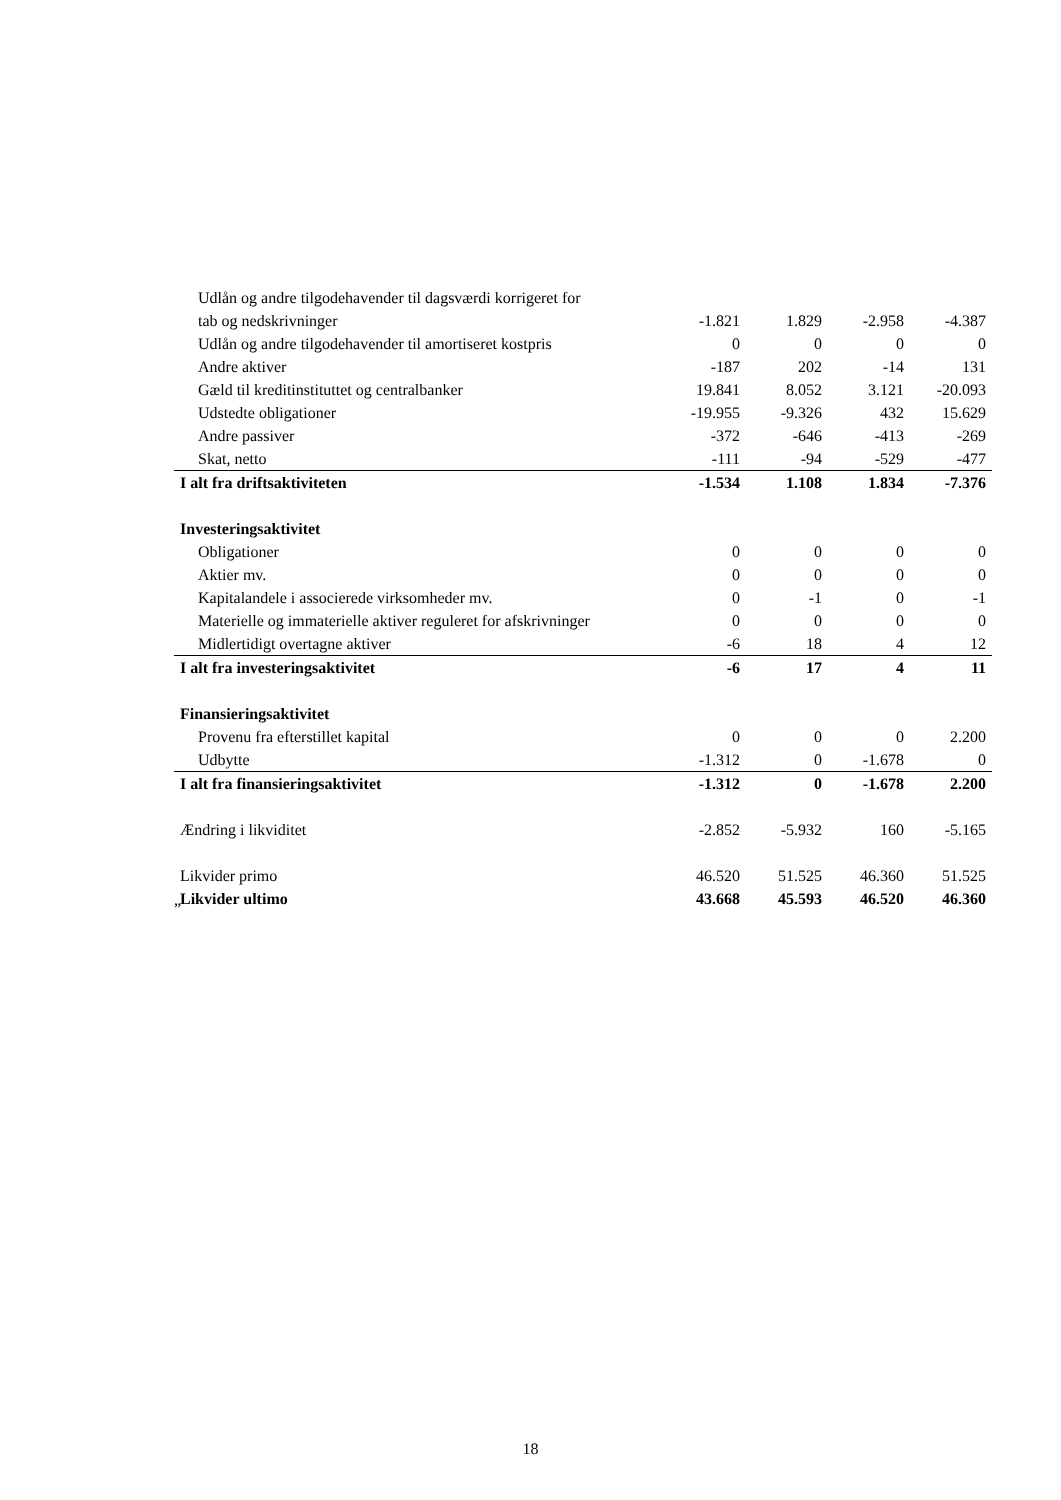| Udlån og andre tilgodehavender til dagsværdi korrigeret for | | | | |
| tab og nedskrivninger | -1.821 | 1.829 | -2.958 | -4.387 |
| Udlån og andre tilgodehavender til amortiseret kostpris | 0 | 0 | 0 | 0 |
| Andre aktiver | -187 | 202 | -14 | 131 |
| Gæld til kreditinstituttet og centralbanker | 19.841 | 8.052 | 3.121 | -20.093 |
| Udstedte obligationer | -19.955 | -9.326 | 432 | 15.629 |
| Andre passiver | -372 | -646 | -413 | -269 |
| Skat, netto | -111 | -94 | -529 | -477 |
| I alt fra driftsaktiviteten | -1.534 | 1.108 | 1.834 | -7.376 |
| Investeringsaktivitet | | | | |
| Obligationer | 0 | 0 | 0 | 0 |
| Aktier mv. | 0 | 0 | 0 | 0 |
| Kapitalandele i associerede virksomheder mv. | 0 | -1 | 0 | -1 |
| Materielle og immaterielle aktiver reguleret for afskrivninger | 0 | 0 | 0 | 0 |
| Midlertidigt overtagne aktiver | -6 | 18 | 4 | 12 |
| I alt fra investeringsaktivitet | -6 | 17 | 4 | 11 |
| Finansieringsaktivitet | | | | |
| Provenu fra efterstillet kapital | 0 | 0 | 0 | 2.200 |
| Udbytte | -1.312 | 0 | -1.678 | 0 |
| I alt fra finansieringsaktivitet | -1.312 | 0 | -1.678 | 2.200 |
| Ændring i likviditet | -2.852 | -5.932 | 160 | -5.165 |
| Likvider primo | 46.520 | 51.525 | 46.360 | 51.525 |
| Likvider ultimo | 43.668 | 45.593 | 46.520 | 46.360 |
”
18